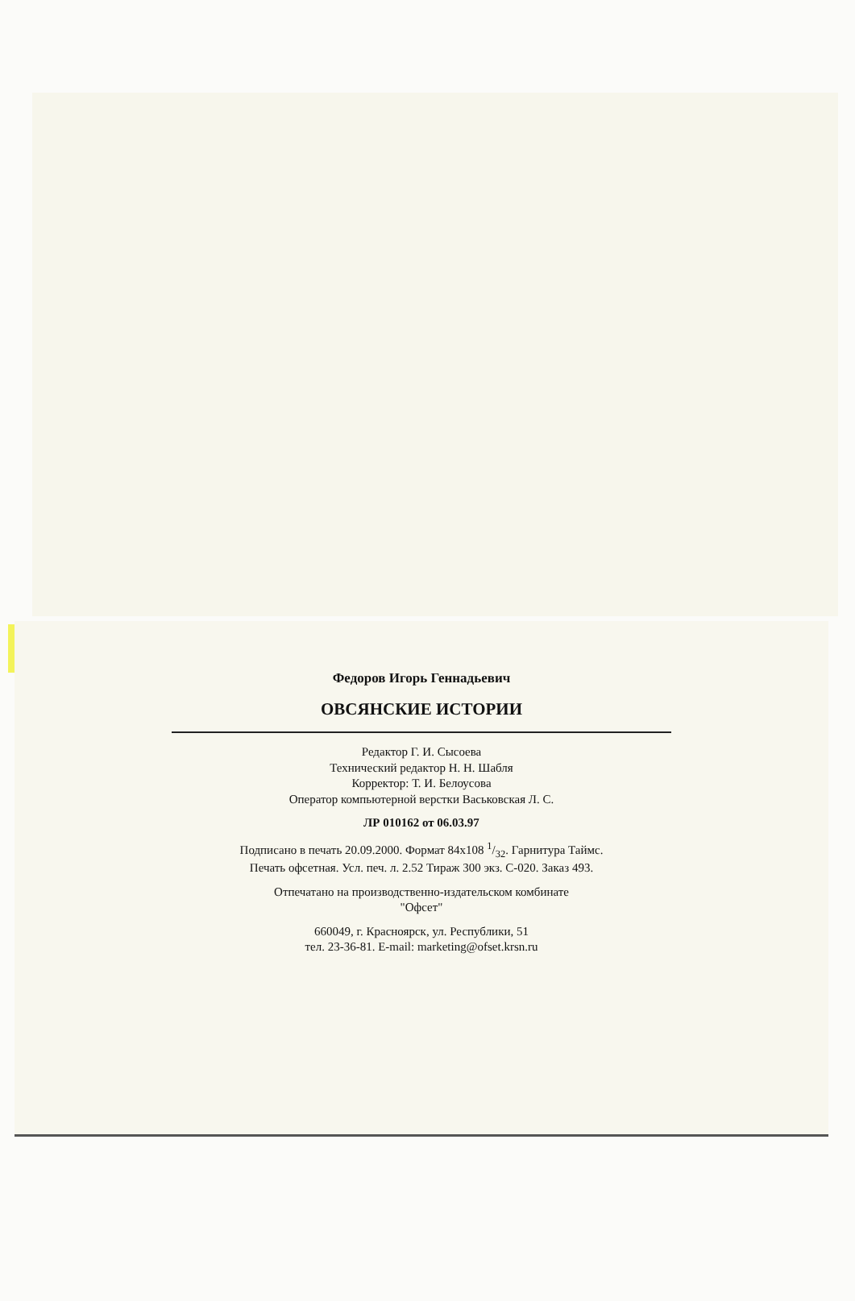Федоров Игорь Геннадьевич
ОВСЯНСКИЕ ИСТОРИИ
Редактор Г. И. Сысоева
Технический редактор Н. Н. Шабля
Корректор: Т. И. Белоусова
Оператор компьютерной верстки Васьковская Л. С.
ЛР 010162 от 06.03.97
Подписано в печать 20.09.2000. Формат 84х108 1/32. Гарнитура Таймс.
Печать офсетная. Усл. печ. л. 2.52 Тираж 300 экз. С-020. Заказ 493.
Отпечатано на производственно-издательском комбинате
"Офсет"
660049, г. Красноярск, ул. Республики, 51
тел. 23-36-81. E-mail: marketing@ofset.krsn.ru